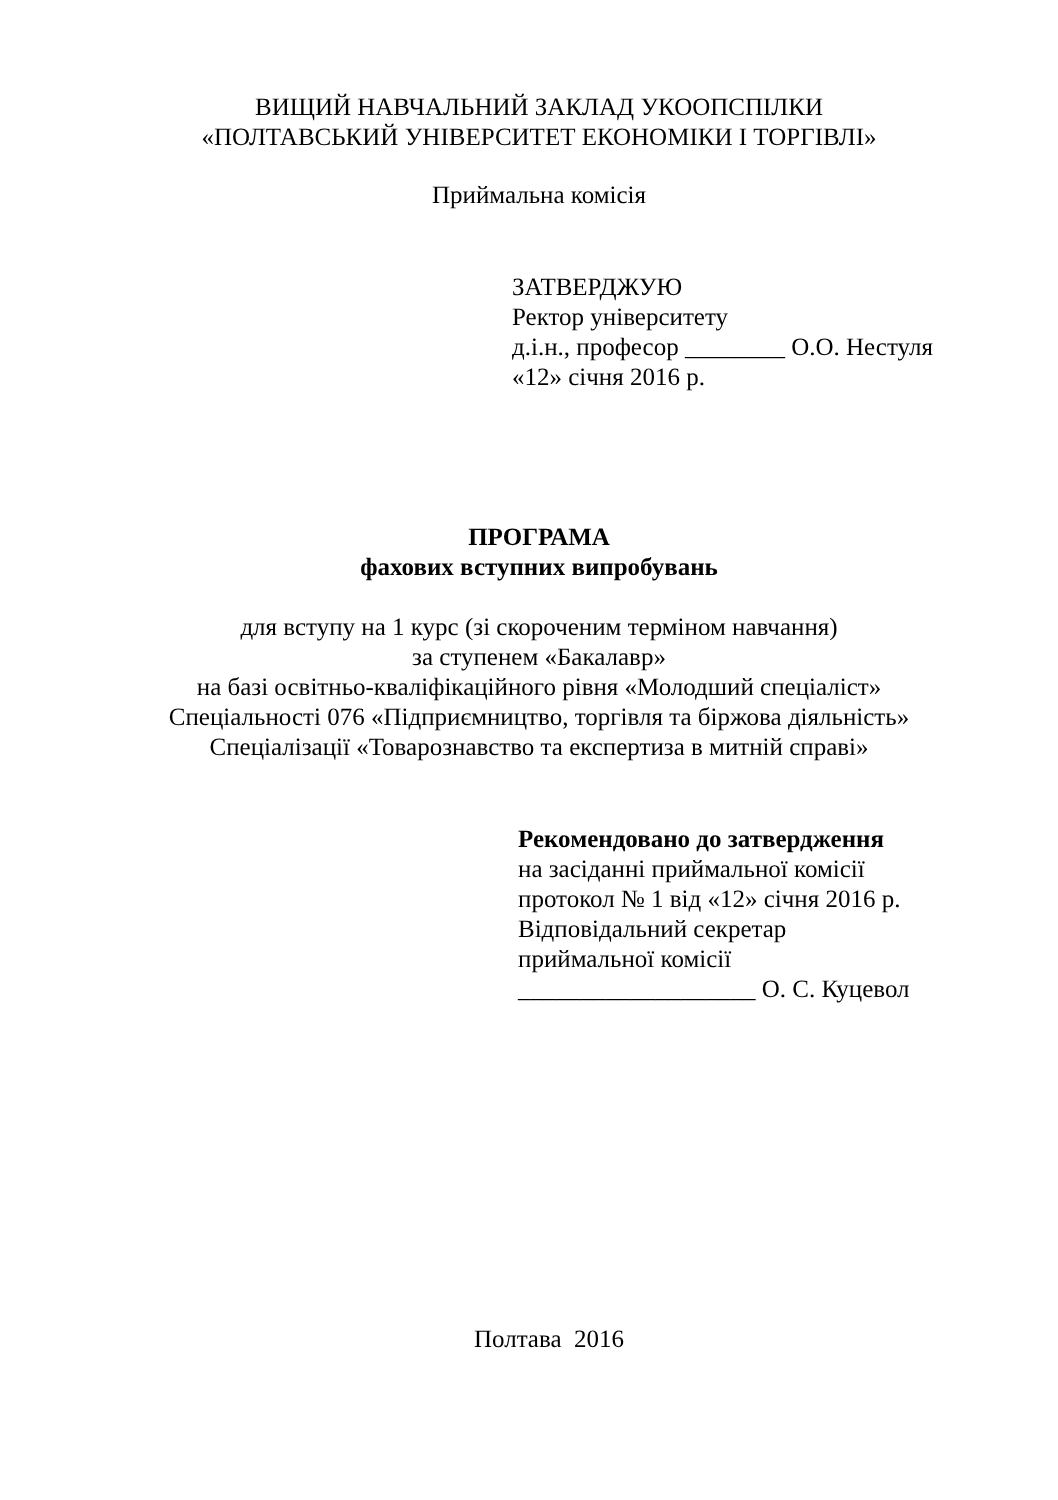ВИЩИЙ НАВЧАЛЬНИЙ ЗАКЛАД УКООПСПІЛКИ
«ПОЛТАВСЬКИЙ УНІВЕРСИТЕТ ЕКОНОМІКИ І ТОРГІВЛІ»
Приймальна комісія
ЗАТВЕРДЖУЮ
Ректор університету
д.і.н., професор ________ О.О. Нестуля
«12» січня 2016 р.
ПРОГРАМА
фахових вступних випробувань
для вступу на 1 курс (зі скороченим терміном навчання)
за ступенем «Бакалавр»
на базі освітньо-кваліфікаційного рівня «Молодший спеціаліст»
Спеціальності 076 «Підприємництво, торгівля та біржова діяльність»
Спеціалізації «Товарознавство та експертиза в митній справі»
Рекомендовано до затвердження
на засіданні приймальної комісії
протокол № 1 від «12» січня 2016 р.
Відповідальний секретар
приймальної комісії
___________________ О. С. Куцевол
Полтава 2016